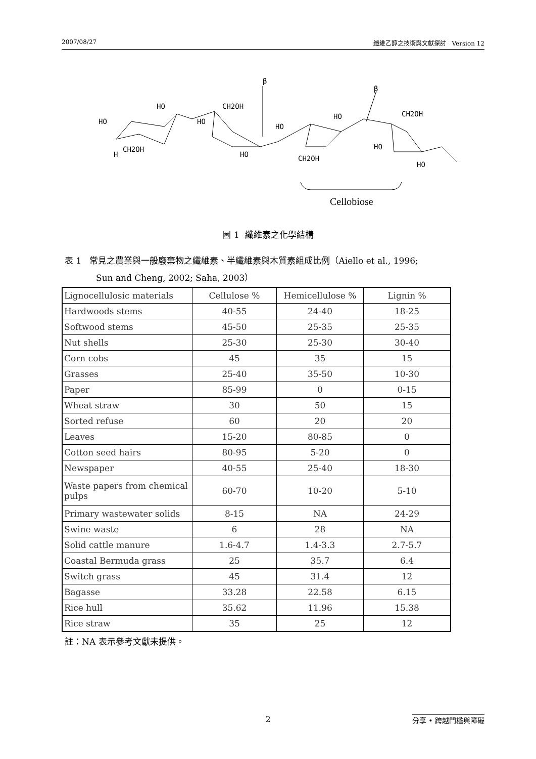2007/08/27 纖維乙醇之技術與文獻探討 Version 12
β
β
HO
H
CH2OH
HO
HO
CH2OH
HO
HO
CH2OH
HO
CH2OH
HO
HO
Cellobiose
圖 1 纖維素之化學結構
表 1 常見之農業與一般廢棄物之纖維素、半纖維素與木質素組成比例（Aiello et al., 1996;
Sun and Cheng, 2002; Saha, 2003）
| Lignocellulosic materials | Cellulose % | Hemicellulose % | Lignin % |
| --- | --- | --- | --- |
| Hardwoods stems | 40-55 | 24-40 | 18-25 |
| Softwood stems | 45-50 | 25-35 | 25-35 |
| Nut shells | 25-30 | 25-30 | 30-40 |
| Corn cobs | 45 | 35 | 15 |
| Grasses | 25-40 | 35-50 | 10-30 |
| Paper | 85-99 | 0 | 0-15 |
| Wheat straw | 30 | 50 | 15 |
| Sorted refuse | 60 | 20 | 20 |
| Leaves | 15-20 | 80-85 | 0 |
| Cotton seed hairs | 80-95 | 5-20 | 0 |
| Newspaper | 40-55 | 25-40 | 18-30 |
| Waste papers from chemical pulps | 60-70 | 10-20 | 5-10 |
| Primary wastewater solids | 8-15 | NA | 24-29 |
| Swine waste | 6 | 28 | NA |
| Solid cattle manure | 1.6-4.7 | 1.4-3.3 | 2.7-5.7 |
| Coastal Bermuda grass | 25 | 35.7 | 6.4 |
| Switch grass | 45 | 31.4 | 12 |
| Bagasse | 33.28 | 22.58 | 6.15 |
| Rice hull | 35.62 | 11.96 | 15.38 |
| Rice straw | 35 | 25 | 12 |
註：NA 表示參考文獻未提供。
2 分享 • 跨越門檻與障礙